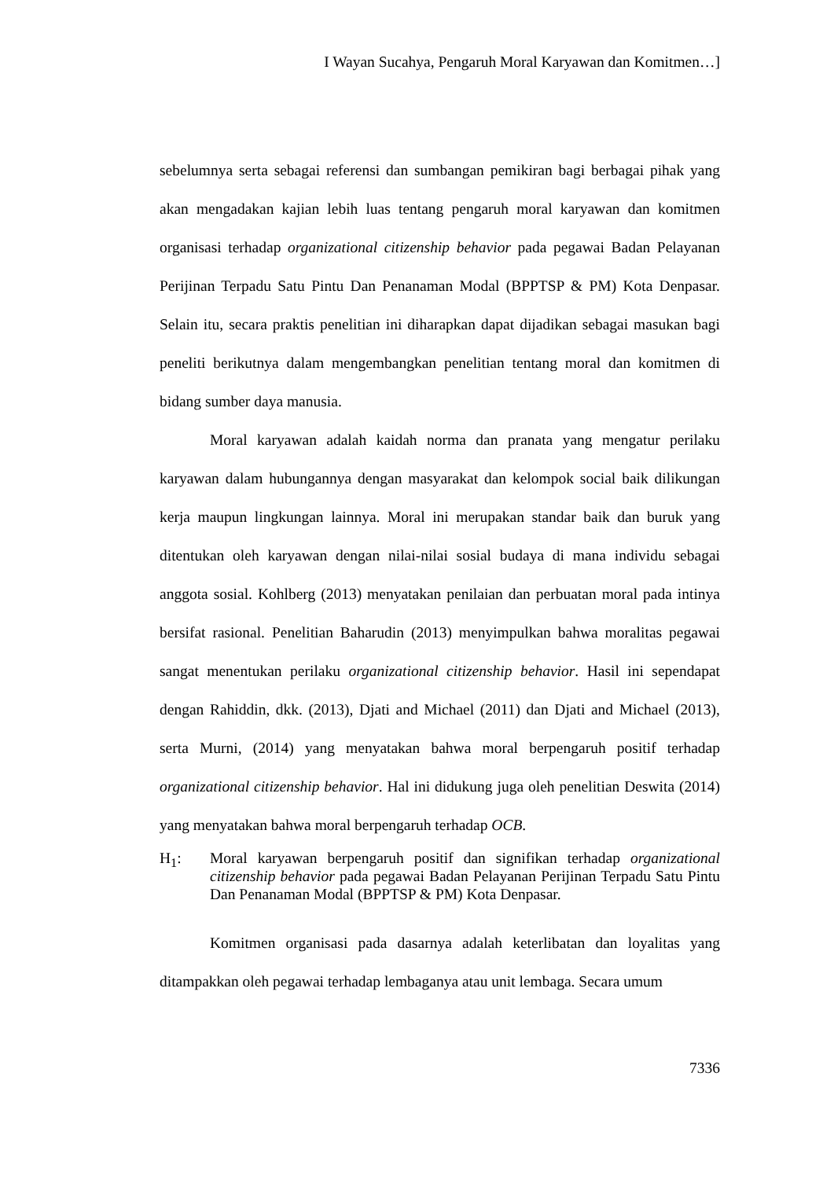I Wayan Sucahya, Pengaruh Moral Karyawan dan Komitmen…]
sebelumnya serta sebagai referensi dan sumbangan pemikiran bagi berbagai pihak yang akan mengadakan kajian lebih luas tentang pengaruh moral karyawan dan komitmen organisasi terhadap organizational citizenship behavior pada pegawai Badan Pelayanan Perijinan Terpadu Satu Pintu Dan Penanaman Modal (BPPTSP & PM) Kota Denpasar. Selain itu, secara praktis penelitian ini diharapkan dapat dijadikan sebagai masukan bagi peneliti berikutnya dalam mengembangkan penelitian tentang moral dan komitmen di bidang sumber daya manusia.
Moral karyawan adalah kaidah norma dan pranata yang mengatur perilaku karyawan dalam hubungannya dengan masyarakat dan kelompok social baik dilikungan kerja maupun lingkungan lainnya. Moral ini merupakan standar baik dan buruk yang ditentukan oleh karyawan dengan nilai-nilai sosial budaya di mana individu sebagai anggota sosial. Kohlberg (2013) menyatakan penilaian dan perbuatan moral pada intinya bersifat rasional. Penelitian Baharudin (2013) menyimpulkan bahwa moralitas pegawai sangat menentukan perilaku organizational citizenship behavior. Hasil ini sependapat dengan Rahiddin, dkk. (2013), Djati and Michael (2011) dan Djati and Michael (2013), serta Murni, (2014) yang menyatakan bahwa moral berpengaruh positif terhadap organizational citizenship behavior. Hal ini didukung juga oleh penelitian Deswita (2014) yang menyatakan bahwa moral berpengaruh terhadap OCB.
H<sub>1</sub>: Moral karyawan berpengaruh positif dan signifikan terhadap organizational citizenship behavior pada pegawai Badan Pelayanan Perijinan Terpadu Satu Pintu Dan Penanaman Modal (BPPTSP & PM) Kota Denpasar.
Komitmen organisasi pada dasarnya adalah keterlibatan dan loyalitas yang ditampakkan oleh pegawai terhadap lembaganya atau unit lembaga. Secara umum
7336